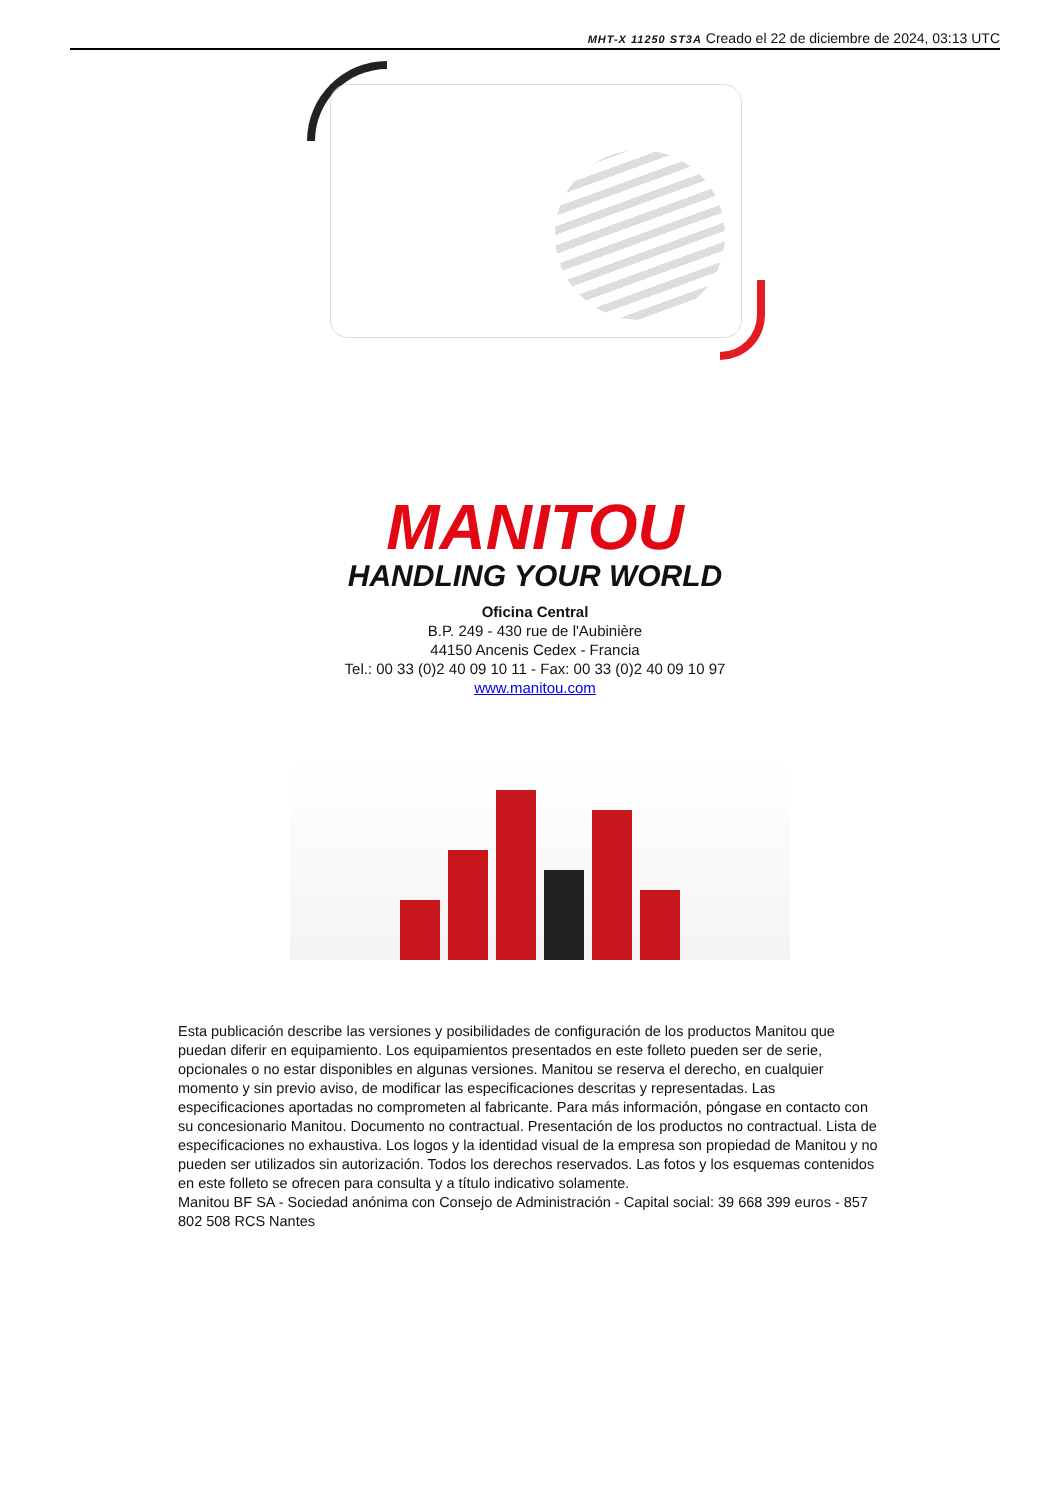MHT-X 11250 ST3A Creado el 22 de diciembre de 2024, 03:13 UTC
MANITOU
HANDLING YOUR WORLD
Oficina Central
B.P. 249 - 430 rue de l'Aubinière
44150 Ancenis Cedex - Francia
Tel.: 00 33 (0)2 40 09 10 11 - Fax: 00 33 (0)2 40 09 10 97
www.manitou.com
Esta publicación describe las versiones y posibilidades de configuración de los productos Manitou que puedan diferir en equipamiento. Los equipamientos presentados en este folleto pueden ser de serie, opcionales o no estar disponibles en algunas versiones. Manitou se reserva el derecho, en cualquier momento y sin previo aviso, de modificar las especificaciones descritas y representadas. Las especificaciones aportadas no comprometen al fabricante. Para más información, póngase en contacto con su concesionario Manitou. Documento no contractual. Presentación de los productos no contractual. Lista de especificaciones no exhaustiva. Los logos y la identidad visual de la empresa son propiedad de Manitou y no pueden ser utilizados sin autorización. Todos los derechos reservados. Las fotos y los esquemas contenidos en este folleto se ofrecen para consulta y a título indicativo solamente.
Manitou BF SA - Sociedad anónima con Consejo de Administración - Capital social: 39 668 399 euros - 857 802 508 RCS Nantes